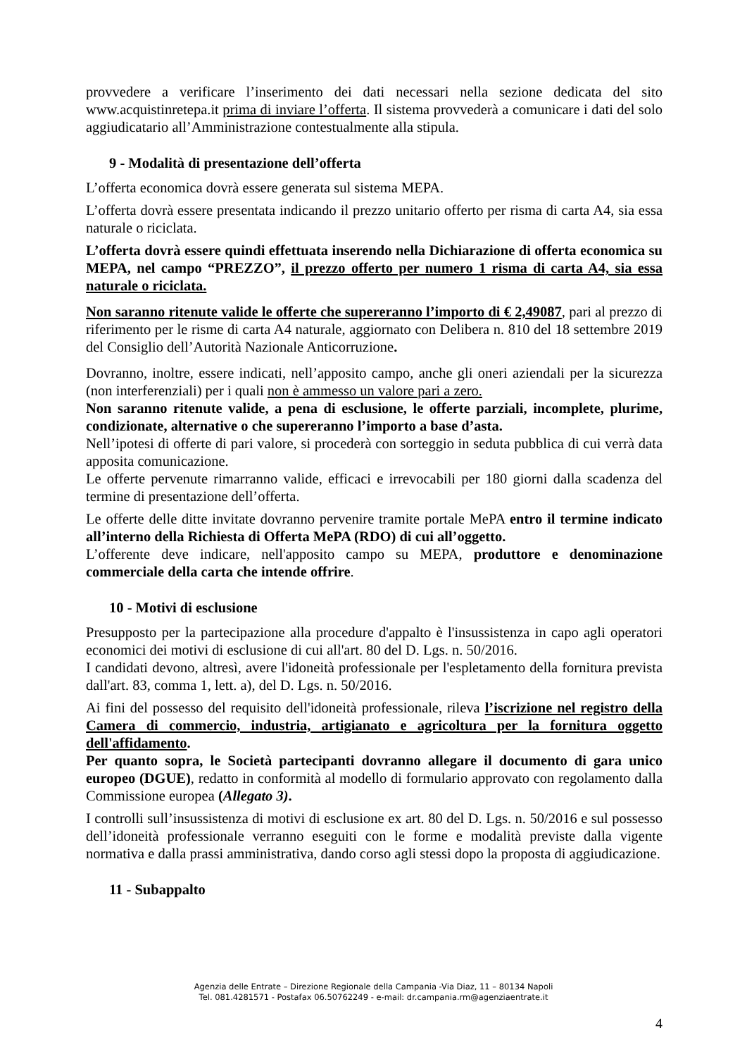provvedere a verificare l’inserimento dei dati necessari nella sezione dedicata del sito www.acquistinretepa.it prima di inviare l’offerta. Il sistema provvederà a comunicare i dati del solo aggiudicatario all’Amministrazione contestualmente alla stipula.
9 - Modalità di presentazione dell’offerta
L’offerta economica dovrà essere generata sul sistema MEPA.
L’offerta dovrà essere presentata indicando il prezzo unitario offerto per risma di carta A4, sia essa naturale o riciclata.
L’offerta dovrà essere quindi effettuata inserendo nella Dichiarazione di offerta economica su MEPA, nel campo “PREZZO”, il prezzo offerto per numero 1 risma di carta A4, sia essa naturale o riciclata.
Non saranno ritenute valide le offerte che supereranno l’importo di € 2,49087, pari al prezzo di riferimento per le risme di carta A4 naturale, aggiornato con Delibera n. 810 del 18 settembre 2019 del Consiglio dell’Autorità Nazionale Anticorruzione.
Dovranno, inoltre, essere indicati, nell’apposito campo, anche gli oneri aziendali per la sicurezza (non interferenziali) per i quali non è ammesso un valore pari a zero.
Non saranno ritenute valide, a pena di esclusione, le offerte parziali, incomplete, plurime, condizionate, alternative o che supereranno l’importo a base d’asta.
Nell’ipotesi di offerte di pari valore, si procederà con sorteggio in seduta pubblica di cui verrà data apposita comunicazione.
Le offerte pervenute rimarranno valide, efficaci e irrevocabili per 180 giorni dalla scadenza del termine di presentazione dell’offerta.
Le offerte delle ditte invitate dovranno pervenire tramite portale MePA entro il termine indicato all’interno della Richiesta di Offerta MePA (RDO) di cui all’oggetto.
L’offerente deve indicare, nell'apposito campo su MEPA, produttore e denominazione commerciale della carta che intende offrire.
10 - Motivi di esclusione
Presupposto per la partecipazione alla procedure d'appalto è l'insussistenza in capo agli operatori economici dei motivi di esclusione di cui all'art. 80 del D. Lgs. n. 50/2016.
I candidati devono, altresì, avere l'idoneità professionale per l'espletamento della fornitura prevista dall'art. 83, comma 1, lett. a), del D. Lgs. n. 50/2016.
Ai fini del possesso del requisito dell'idoneità professionale, rileva l’iscrizione nel registro della Camera di commercio, industria, artigianato e agricoltura per la fornitura oggetto dell'affidamento.
Per quanto sopra, le Società partecipanti dovranno allegare il documento di gara unico europeo (DGUE), redatto in conformità al modello di formulario approvato con regolamento dalla Commissione europea (Allegato 3).
I controlli sull’insussistenza di motivi di esclusione ex art. 80 del D. Lgs. n. 50/2016 e sul possesso dell’idoneità professionale verranno eseguiti con le forme e modalità previste dalla vigente normativa e dalla prassi amministrativa, dando corso agli stessi dopo la proposta di aggiudicazione.
11 - Subappalto
Agenzia delle Entrate – Direzione Regionale della Campania -Via Diaz, 11 – 80134 Napoli
Tel. 081.4281571 - Postafax 06.50762249 - e-mail: dr.campania.rm@agenziaentrate.it
4